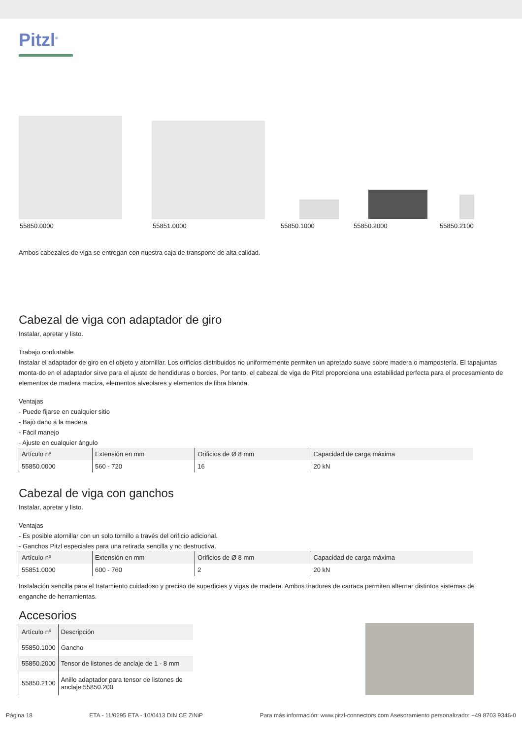Pitzl<sup>®</sup>
55850.0000 55851.0000 55850.1000 55850.2000 55850.2100
Ambos cabezales de viga se entregan con nuestra caja de transporte de alta calidad.
Cabezal de viga con adaptador de giro
Instalar, apretar y listo.
Trabajo confortable
Instalar el adaptador de giro en el objeto y atornillar. Los orificios distribuidos no uniformemente permiten un apretado suave sobre madera o mampostería. El tapajuntas monta-do en el adaptador sirve para el ajuste de hendiduras o bordes. Por tanto, el cabezal de viga de Pitzl proporciona una estabilidad perfecta para el procesamiento de elementos de madera maciza, elementos alveolares y elementos de fibra blanda.
Ventajas
- Puede fijarse en cualquier sitio
- Bajo daño a la madera
- Fácil manejo
- Ajuste en cualquier ángulo
| Artículo nº | Extensión en mm | Orificios de Ø 8 mm | Capacidad de carga máxima |
| --- | --- | --- | --- |
| 55850.0000 | 560 - 720 | 16 | 20 kN |
Cabezal de viga con ganchos
Instalar, apretar y listo.
Ventajas
- Es posible atornillar con un solo tornillo a través del orificio adicional.
- Ganchos Pitzl especiales para una retirada sencilla y no destructiva.
| Artículo nº | Extensión en mm | Orificios de Ø 8 mm | Capacidad de carga máxima |
| --- | --- | --- | --- |
| 55851.0000 | 600 - 760 | 2 | 20 kN |
Instalación sencilla para el tratamiento cuidadoso y preciso de superficies y vigas de madera. Ambos tiradores de carraca permiten alternar distintos sistemas de enganche de herramientas.
Accesorios
| Artículo nº | Descripción |
| --- | --- |
| 55850.1000 | Gancho |
| 55850.2000 | Tensor de listones de anclaje de 1 - 8 mm |
| 55850.2100 | Anillo adaptador para tensor de listones de anclaje 55850.200 |
Página 18 ETA - 11/0295 ETA - 10/0413 DIN CE ZiNiP Para más información: www.pitzl-connectors.com Asesoramiento personalizado: +49 8703 9346-0